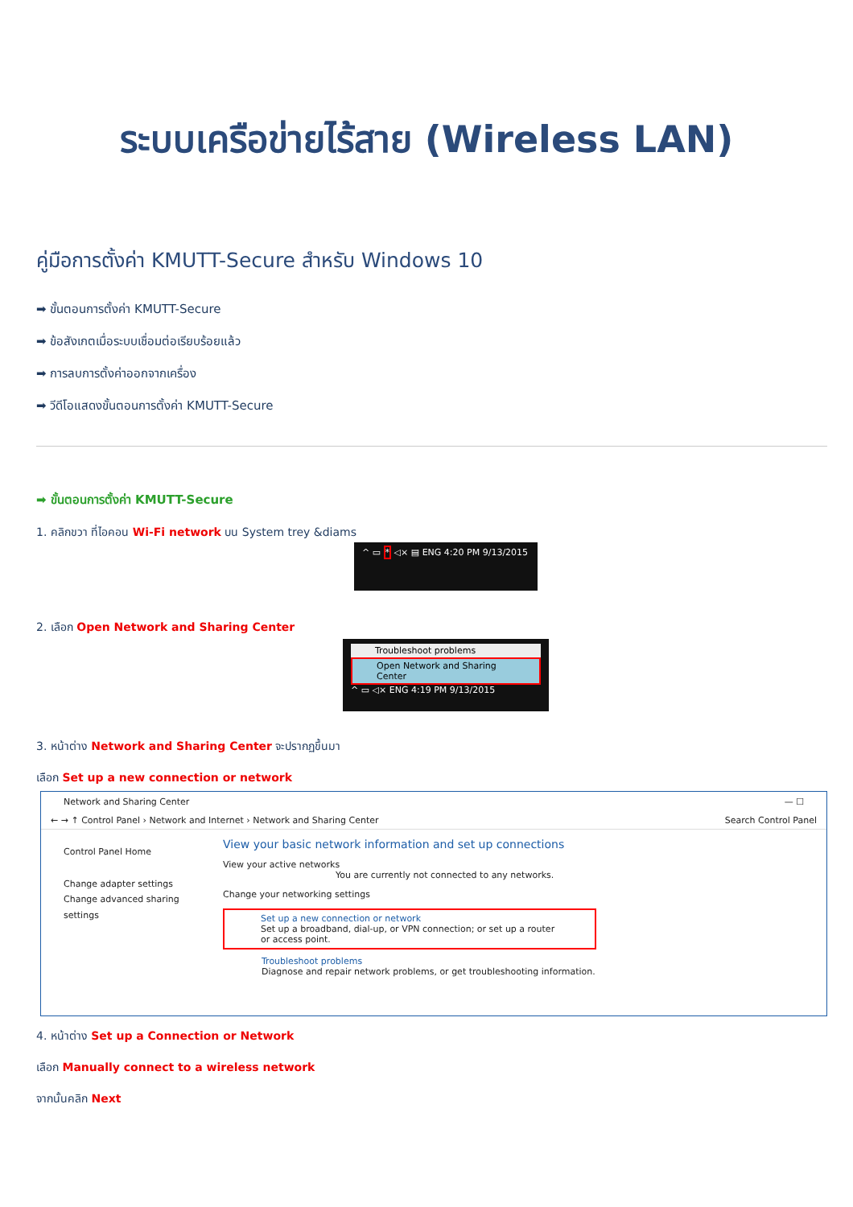ระบบเครือข่ายไร้สาย (Wireless LAN)
คู่มือการตั้งค่า KMUTT-Secure สำหรับ Windows 10
➡ ขั้นตอนการตั้งค่า KMUTT-Secure
➡ ข้อสังเกตเมื่อระบบเชื่อมต่อเรียบร้อยแล้ว
➡ การลบการตั้งค่าออกจากเครื่อง
➡ วีดีโอแสดงขั้นตอนการตั้งค่า KMUTT-Secure
➡ ขั้นตอนการตั้งค่า KMUTT-Secure
1. คลิกขวา ที่ไอคอน Wi-Fi network บน System trey &diams
^ ▭ * ◁× ▤ ENG 4:20 PM 9/13/2015
2. เลือก Open Network and Sharing Center
Troubleshoot problems
Open Network and Sharing Center
^ ▭ ◁× ENG 4:19 PM 9/13/2015
3. หน้าต่าง Network and Sharing Center จะปรากฏขึ้นมา
เลือก Set up a new connection or network
Network and Sharing Center — ☐
← → ↑ Control Panel › Network and Internet › Network and Sharing Center Search Control Panel
Control Panel Home
Change adapter settings
Change advanced sharing settings
View your basic network information and set up connections
View your active networks
You are currently not connected to any networks.
Change your networking settings
Set up a new connection or network
Set up a broadband, dial-up, or VPN connection; or set up a router or access point.
Troubleshoot problems
Diagnose and repair network problems, or get troubleshooting information.
4. หน้าต่าง Set up a Connection or Network
เลือก Manually connect to a wireless network
จากนั้นคลิก Next